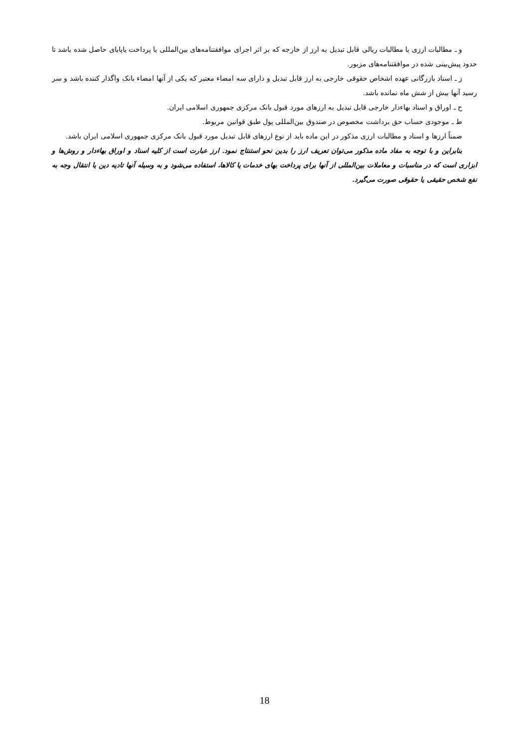و ـ مطالبات ارزی یا مطالبات ریالی قابل تبدیل به ارز از خارجه که بر اثر اجرای موافقتنامه‌های بین‌المللی یا پرداخت یاپایای حاصل شده باشد تا حدود پیش‌بینی شده در موافقتنامه‌های مزبور.
ز ـ اسناد بازرگانی عهده اشخاص حقوقی خارجی به ارز قابل تبدیل و دارای سه امضاء معتبر که یکی از آنها امضاء بانک واگذار کننده باشد و سر رسید آنها بیش از شش ماه نمانده باشد.
ح ـ اوراق و اسناد بهاءدار خارجی قابل تبدیل به ارزهای مورد قبول بانک مرکزی جمهوری اسلامی ایران.
ط ـ موجودی حساب حق برداشت مخصوص در صندوق بین‌المللی پول طبق قوانین مربوط.
ضمناً ارزها و اسناد و مطالبات ارزی مذکور در این ماده باید از نوع ارزهای قابل تبدیل مورد قبول بانک مرکزی جمهوری اسلامی ایران باشد.
بنابراین و با توجه به مفاد ماده مذکور می‌توان تعریف ارز را بدین نحو استنتاج نمود. ارز عبارت است از کلیه اسناد و اوراق بهاءدار و روش‌ها و ابزاری است که در مناسبات و معاملات بین‌المللی از آنها برای پرداخت بهای خدمات یا کالاها، استفاده می‌شود و به وسیله آنها تادیه دین یا انتقال وجه به نفع شخص حقیقی یا حقوقی صورت می‌گیرد.
18